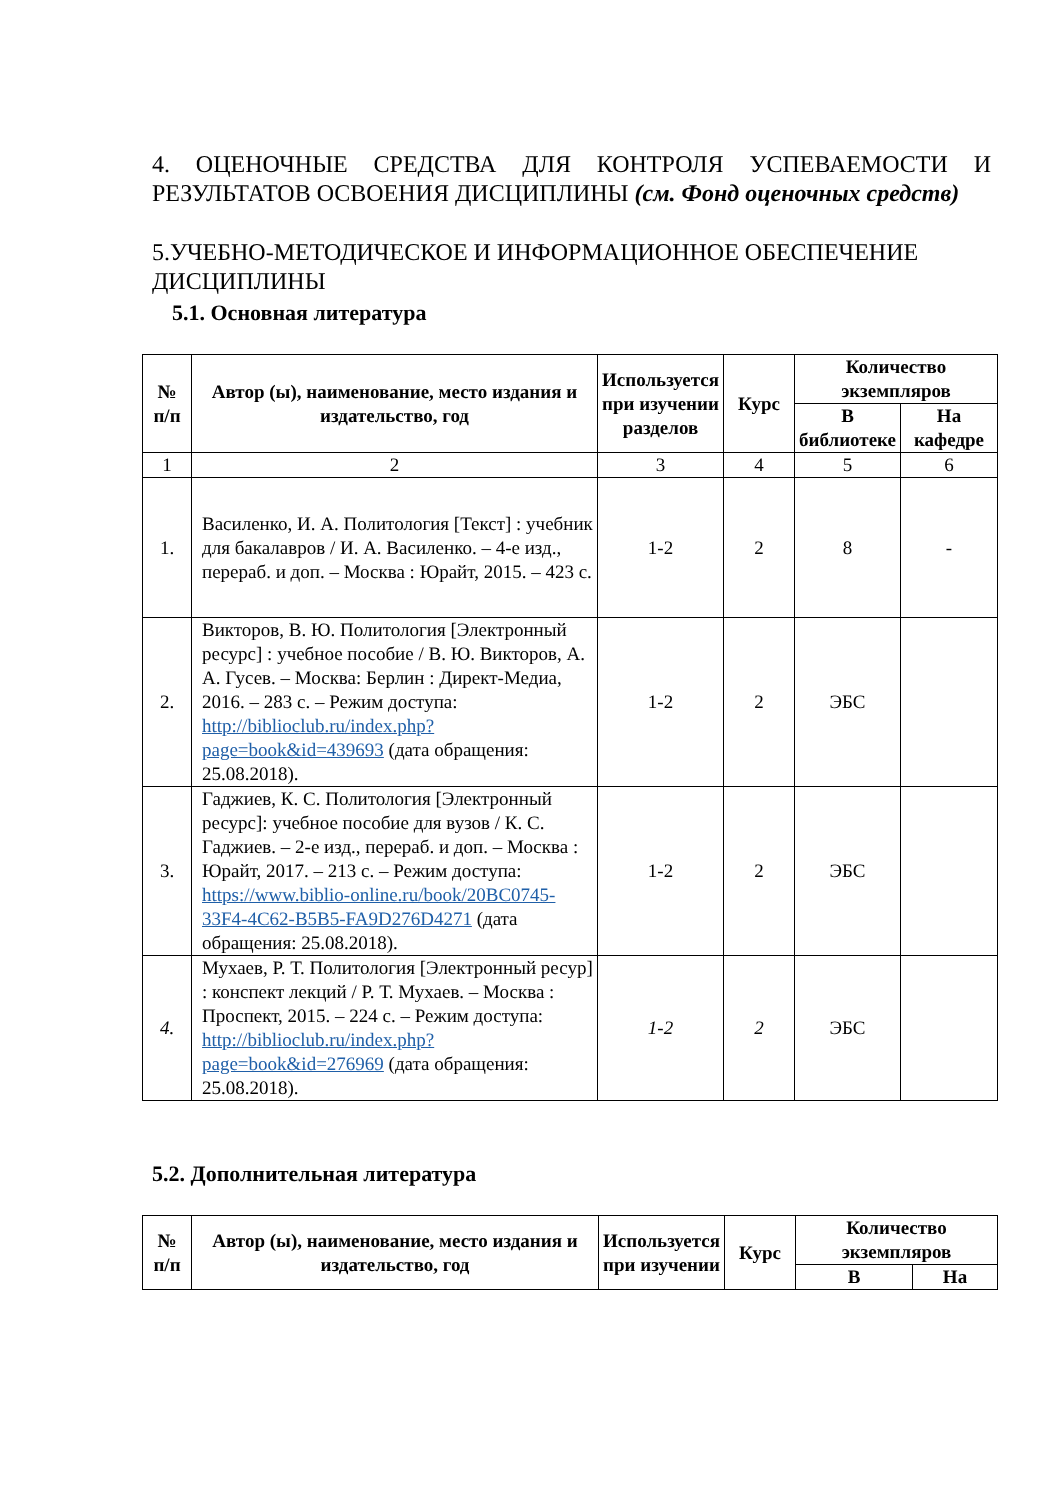4. ОЦЕНОЧНЫЕ СРЕДСТВА ДЛЯ КОНТРОЛЯ УСПЕВАЕМОСТИ И РЕЗУЛЬТАТОВ ОСВОЕНИЯ ДИСЦИПЛИНЫ (см. Фонд оценочных средств)
5.УЧЕБНО-МЕТОДИЧЕСКОЕ И ИНФОРМАЦИОННОЕ ОБЕСПЕЧЕНИЕ ДИСЦИПЛИНЫ
5.1. Основная литература
| № п/п | Автор (ы), наименование, место издания и издательство, год | Используется при изучении разделов | Курс | Количество экземпляров | |
| --- | --- | --- | --- | --- | --- |
| | | | | В библиотеке | На кафедре |
| 1 | 2 | 3 | 4 | 5 | 6 |
| 1. | Василенко, И. А. Политология [Текст] : учебник для бакалавров / И. А. Василенко. – 4-е изд., перераб. и доп. – Москва : Юрайт, 2015. – 423 с. | 1-2 | 2 | 8 | - |
| 2. | Викторов, В. Ю. Политология [Электронный ресурс] : учебное пособие / В. Ю. Викторов, А. А. Гусев. – Москва: Берлин : Директ-Медиа, 2016. – 283 с. – Режим доступа: http://biblioclub.ru/index.php?page=book&id=439693 (дата обращения: 25.08.2018). | 1-2 | 2 | ЭБС | |
| 3. | Гаджиев, К. С. Политология [Электронный ресурс]: учебное пособие для вузов / К. С. Гаджиев. – 2-е изд., перераб. и доп. – Москва : Юрайт, 2017. – 213 с. – Режим доступа: https://www.biblio-online.ru/book/20BC0745-33F4-4C62-B5B5-FA9D276D4271 (дата обращения: 25.08.2018). | 1-2 | 2 | ЭБС | |
| 4. | Мухаев, Р. Т. Политология [Электронный ресур] : конспект лекций / Р. Т. Мухаев. – Москва : Проспект, 2015. – 224 с. – Режим доступа: http://biblioclub.ru/index.php?page=book&id=276969 (дата обращения: 25.08.2018). | 1-2 | 2 | ЭБС | |
5.2. Дополнительная литература
| № п/п | Автор (ы), наименование, место издания и издательство, год | Используется при изучении | Курс | Количество экземпляров | |
| --- | --- | --- | --- | --- | --- |
| | | | | В | На |